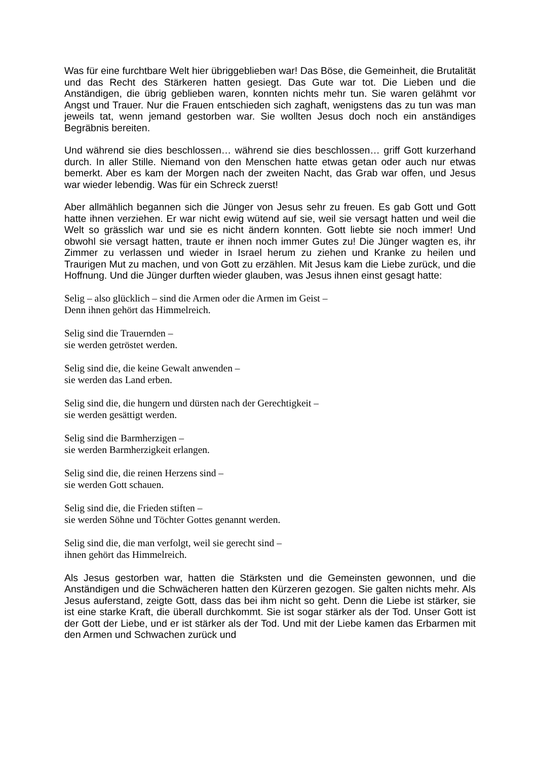Was für eine furchtbare Welt hier übriggeblieben war! Das Böse, die Gemeinheit, die Brutalität und das Recht des Stärkeren hatten gesiegt. Das Gute war tot. Die Lieben und die Anständigen, die übrig geblieben waren, konnten nichts mehr tun. Sie waren gelähmt vor Angst und Trauer. Nur die Frauen entschieden sich zaghaft, wenigstens das zu tun was man jeweils tat, wenn jemand gestorben war. Sie wollten Jesus doch noch ein anständiges Begräbnis bereiten.
Und während sie dies beschlossen… während sie dies beschlossen… griff Gott kurzerhand durch. In aller Stille. Niemand von den Menschen hatte etwas getan oder auch nur etwas bemerkt. Aber es kam der Morgen nach der zweiten Nacht, das Grab war offen, und Jesus war wieder lebendig. Was für ein Schreck zuerst!
Aber allmählich begannen sich die Jünger von Jesus sehr zu freuen. Es gab Gott und Gott hatte ihnen verziehen. Er war nicht ewig wütend auf sie, weil sie versagt hatten und weil die Welt so grässlich war und sie es nicht ändern konnten. Gott liebte sie noch immer! Und obwohl sie versagt hatten, traute er ihnen noch immer Gutes zu! Die Jünger wagten es, ihr Zimmer zu verlassen und wieder in Israel herum zu ziehen und Kranke zu heilen und Traurigen Mut zu machen, und von Gott zu erzählen. Mit Jesus kam die Liebe zurück, und die Hoffnung. Und die Jünger durften wieder glauben, was Jesus ihnen einst gesagt hatte:
Selig – also glücklich – sind die Armen oder die Armen im Geist –
Denn ihnen gehört das Himmelreich.
Selig sind die Trauernden –
sie werden getröstet werden.
Selig sind die, die keine Gewalt anwenden –
sie werden das Land erben.
Selig sind die, die hungern und dürsten nach der Gerechtigkeit –
sie werden gesättigt werden.
Selig sind die Barmherzigen –
sie werden Barmherzigkeit erlangen.
Selig sind die, die reinen Herzens sind –
sie werden Gott schauen.
Selig sind die, die Frieden stiften –
sie werden Söhne und Töchter Gottes genannt werden.
Selig sind die, die man verfolgt, weil sie gerecht sind –
ihnen gehört das Himmelreich.
Als Jesus gestorben war, hatten die Stärksten und die Gemeinsten gewonnen, und die Anständigen und die Schwächeren hatten den Kürzeren gezogen. Sie galten nichts mehr. Als Jesus auferstand, zeigte Gott, dass das bei ihm nicht so geht. Denn die Liebe ist stärker, sie ist eine starke Kraft, die überall durchkommt. Sie ist sogar stärker als der Tod. Unser Gott ist der Gott der Liebe, und er ist stärker als der Tod. Und mit der Liebe kamen das Erbarmen mit den Armen und Schwachen zurück und